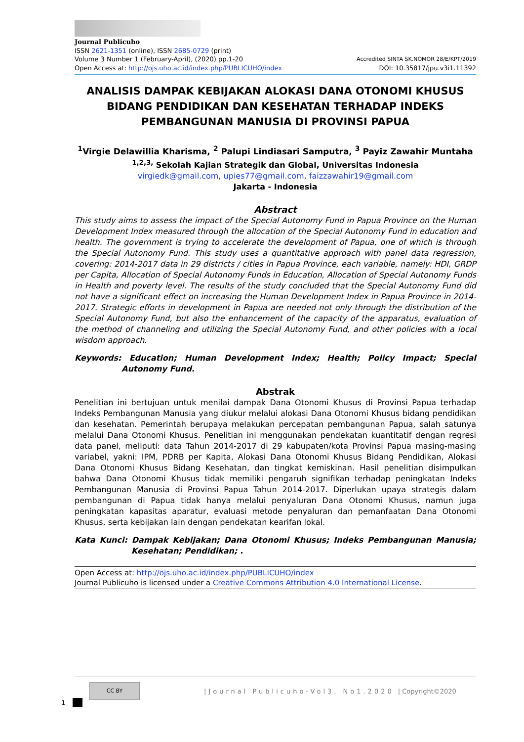Journal Publicuho
ISSN 2621-1351 (online), ISSN 2685-0729 (print)
Volume 3 Number 1 (February-April), (2020) pp.1-20 Accredited SINTA SK.NOMOR 28/E/KPT/2019
Open Access at: http://ojs.uho.ac.id/index.php/PUBLICUHO/index DOI: 10.35817/jpu.v3i1.11392
ANALISIS DAMPAK KEBIJAKAN ALOKASI DANA OTONOMI KHUSUS BIDANG PENDIDIKAN DAN KESEHATAN TERHADAP INDEKS PEMBANGUNAN MANUSIA DI PROVINSI PAPUA
<sup>1</sup> Virgie Delawillia Kharisma, <sup>2</sup> Palupi Lindiasari Samputra, <sup>3</sup> Payiz Zawahir Muntaha
<sup>1,2,3,</sup> Sekolah Kajian Strategik dan Global, Universitas Indonesia
virgiedk@gmail.com, upies77@gmail.com, faizzawahir19@gmail.com
Jakarta - Indonesia
Abstract
This study aims to assess the impact of the Special Autonomy Fund in Papua Province on the Human Development Index measured through the allocation of the Special Autonomy Fund in education and health. The government is trying to accelerate the development of Papua, one of which is through the Special Autonomy Fund. This study uses a quantitative approach with panel data regression, covering: 2014-2017 data in 29 districts / cities in Papua Province, each variable, namely: HDI, GRDP per Capita, Allocation of Special Autonomy Funds in Education, Allocation of Special Autonomy Funds in Health and poverty level. The results of the study concluded that the Special Autonomy Fund did not have a significant effect on increasing the Human Development Index in Papua Province in 2014-2017. Strategic efforts in development in Papua are needed not only through the distribution of the Special Autonomy Fund, but also the enhancement of the capacity of the apparatus, evaluation of the method of channeling and utilizing the Special Autonomy Fund, and other policies with a local wisdom approach.
Keywords: Education; Human Development Index; Health; Policy Impact; Special Autonomy Fund.
Abstrak
Penelitian ini bertujuan untuk menilai dampak Dana Otonomi Khusus di Provinsi Papua terhadap Indeks Pembangunan Manusia yang diukur melalui alokasi Dana Otonomi Khusus bidang pendidikan dan kesehatan. Pemerintah berupaya melakukan percepatan pembangunan Papua, salah satunya melalui Dana Otonomi Khusus. Penelitian ini menggunakan pendekatan kuantitatif dengan regresi data panel, meliputi: data Tahun 2014-2017 di 29 kabupaten/kota Provinsi Papua masing-masing variabel, yakni: IPM, PDRB per Kapita, Alokasi Dana Otonomi Khusus Bidang Pendidikan, Alokasi Dana Otonomi Khusus Bidang Kesehatan, dan tingkat kemiskinan. Hasil penelitian disimpulkan bahwa Dana Otonomi Khusus tidak memiliki pengaruh signifikan terhadap peningkatan Indeks Pembangunan Manusia di Provinsi Papua Tahun 2014-2017. Diperlukan upaya strategis dalam pembangunan di Papua tidak hanya melalui penyaluran Dana Otonomi Khusus, namun juga peningkatan kapasitas aparatur, evaluasi metode penyaluran dan pemanfaatan Dana Otonomi Khusus, serta kebijakan lain dengan pendekatan kearifan lokal.
Kata Kunci: Dampak Kebijakan; Dana Otonomi Khusus; Indeks Pembangunan Manusia; Kesehatan; Pendidikan; .
Open Access at: http://ojs.uho.ac.id/index.php/PUBLICUHO/index
Journal Publicuho is licensed under a Creative Commons Attribution 4.0 International License.
1
CC BY
|Journal Publicuho-Vol3. No1.2020 | Copyright©2020